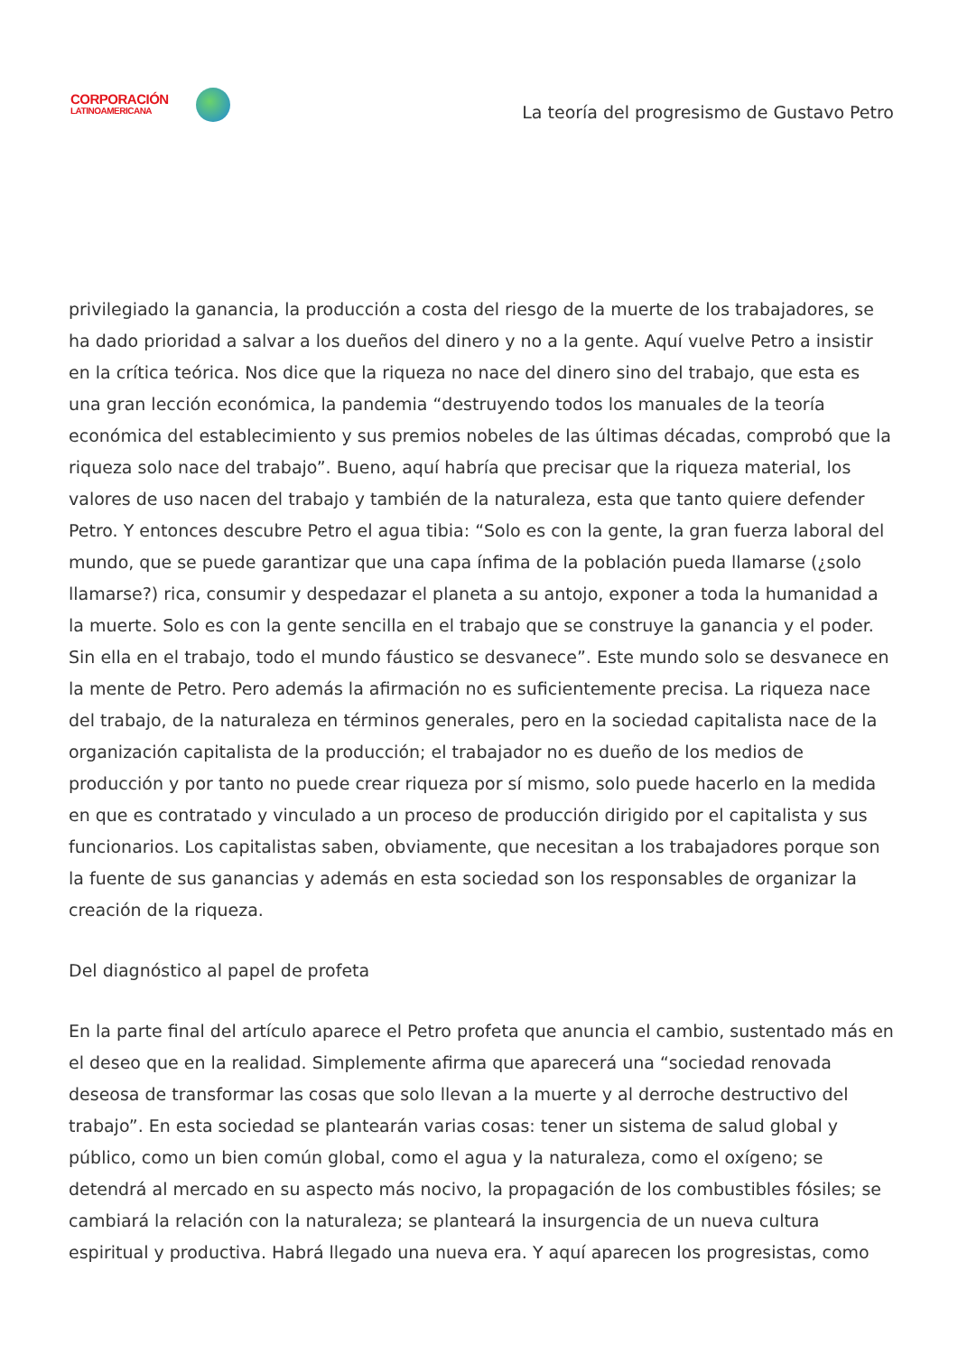CORPORACIÓN
LATINOAMERICANA
La teoría del progresismo de Gustavo Petro
privilegiado la ganancia, la producción a costa del riesgo de la muerte de los trabajadores, se ha dado prioridad a salvar a los dueños del dinero y no a la gente. Aquí vuelve Petro a insistir en la crítica teórica. Nos dice que la riqueza no nace del dinero sino del trabajo, que esta es una gran lección económica, la pandemia “destruyendo todos los manuales de la teoría económica del establecimiento y sus premios nobeles de las últimas décadas, comprobó que la riqueza solo nace del trabajo”. Bueno, aquí habría que precisar que la riqueza material, los valores de uso nacen del trabajo y también de la naturaleza, esta que tanto quiere defender Petro. Y entonces descubre Petro el agua tibia: “Solo es con la gente, la gran fuerza laboral del mundo, que se puede garantizar que una capa ínfima de la población pueda llamarse (¿solo llamarse?) rica, consumir y despedazar el planeta a su antojo, exponer a toda la humanidad a la muerte. Solo es con la gente sencilla en el trabajo que se construye la ganancia y el poder. Sin ella en el trabajo, todo el mundo fáustico se desvanece”. Este mundo solo se desvanece en la mente de Petro. Pero además la afirmación no es suficientemente precisa. La riqueza nace del trabajo, de la naturaleza en términos generales, pero en la sociedad capitalista nace de la organización capitalista de la producción; el trabajador no es dueño de los medios de producción y por tanto no puede crear riqueza por sí mismo, solo puede hacerlo en la medida en que es contratado y vinculado a un proceso de producción dirigido por el capitalista y sus funcionarios. Los capitalistas saben, obviamente, que necesitan a los trabajadores porque son la fuente de sus ganancias y además en esta sociedad son los responsables de organizar la creación de la riqueza.
Del diagnóstico al papel de profeta
En la parte final del artículo aparece el Petro profeta que anuncia el cambio, sustentado más en el deseo que en la realidad. Simplemente afirma que aparecerá una “sociedad renovada deseosa de transformar las cosas que solo llevan a la muerte y al derroche destructivo del trabajo”. En esta sociedad se plantearán varias cosas: tener un sistema de salud global y público, como un bien común global, como el agua y la naturaleza, como el oxígeno; se detendrá al mercado en su aspecto más nocivo, la propagación de los combustibles fósiles; se cambiará la relación con la naturaleza; se planteará la insurgencia de un nueva cultura espiritual y productiva. Habrá llegado una nueva era. Y aquí aparecen los progresistas, como